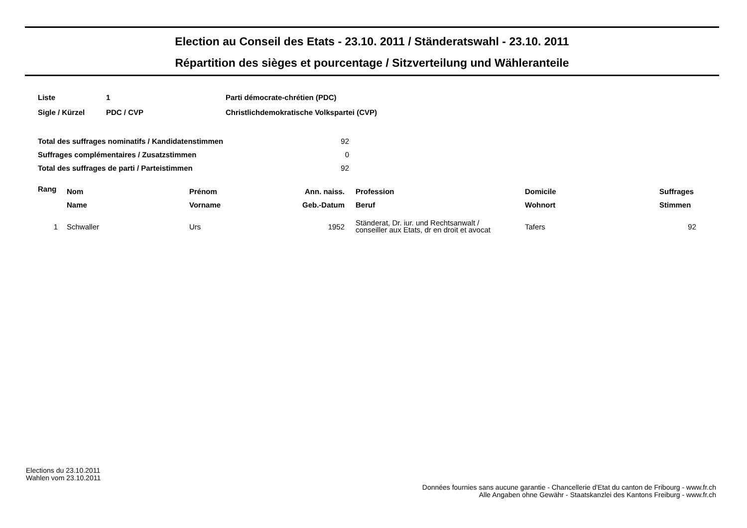Election au Conseil des Etats - 23.10. 2011 / Ständeratswahl - 23.10. 2011
Répartition des sièges et pourcentage / Sitzverteilung und Wähleranteile
| Liste | 1 | Parti démocrate-chrétien (PDC) |
| Sigle / Kürzel | PDC / CVP | Christlichdemokratische Volkspartei (CVP) |
| Total des suffrages nominatifs / Kandidatenstimmen | 92 |
| Suffrages complémentaires / Zusatzstimmen | 0 |
| Total des suffrages de parti / Parteistimmen | 92 |
| Rang | | Nom | Prénom | Ann. naiss. | | Profession | Domicile | Suffrages |
| --- | --- | --- | --- | --- | --- | --- | --- | --- |
| | | Name | Vorname | Geb.-Datum | | Beruf | Wohnort | Stimmen |
| 1 | | Schwaller | Urs | 1952 | | Ständerat, Dr. iur. und Rechtsanwalt / conseiller aux Etats, dr en droit et avocat | Tafers | 92 |
Elections du 23.10.2011
Wahlen vom 23.10.2011
Données fournies sans aucune garantie - Chancellerie d'Etat du canton de Fribourg - www.fr.ch
Alle Angaben ohne Gewähr - Staatskanzlei des Kantons Freiburg - www.fr.ch